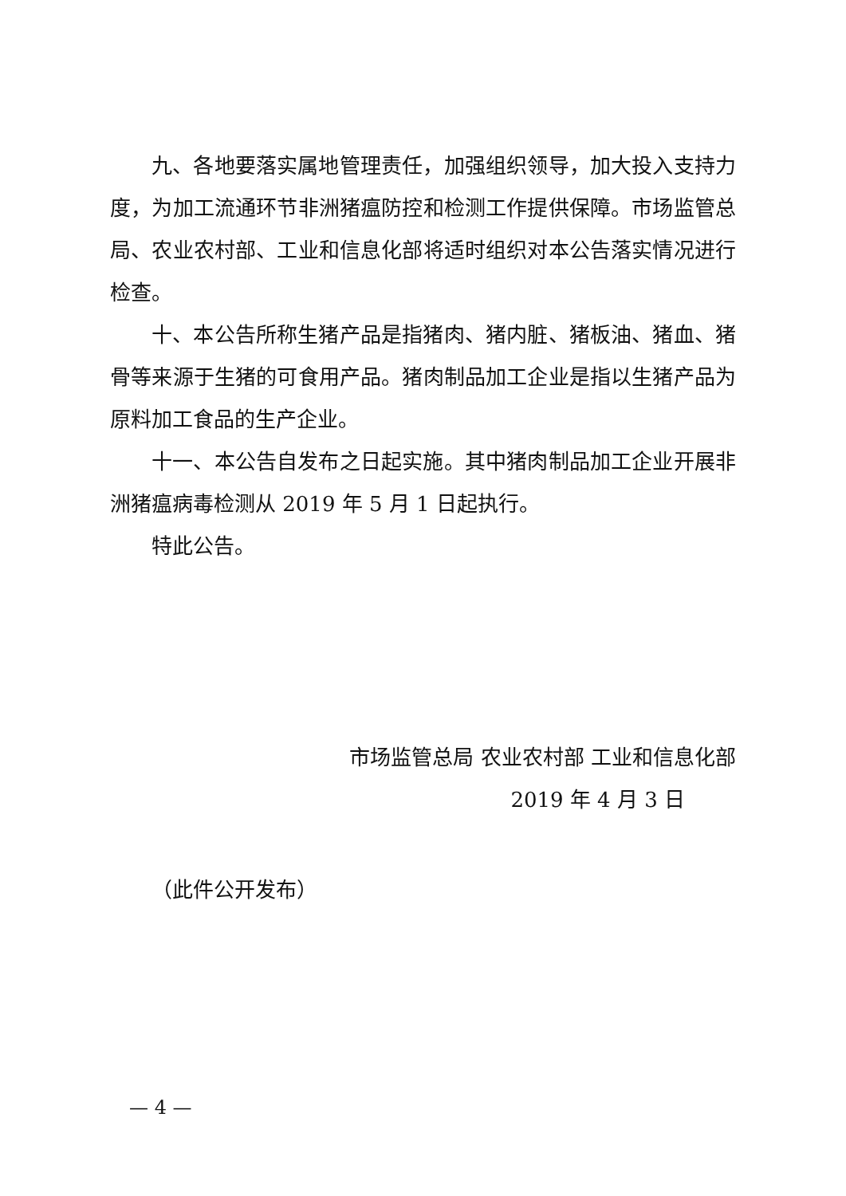九、各地要落实属地管理责任，加强组织领导，加大投入支持力度，为加工流通环节非洲猪瘟防控和检测工作提供保障。市场监管总局、农业农村部、工业和信息化部将适时组织对本公告落实情况进行检查。
十、本公告所称生猪产品是指猪肉、猪内脏、猪板油、猪血、猪骨等来源于生猪的可食用产品。猪肉制品加工企业是指以生猪产品为原料加工食品的生产企业。
十一、本公告自发布之日起实施。其中猪肉制品加工企业开展非洲猪瘟病毒检测从 2019 年 5 月 1 日起执行。
特此公告。
市场监管总局 农业农村部 工业和信息化部
2019 年 4 月 3 日
（此件公开发布）
— 4 —